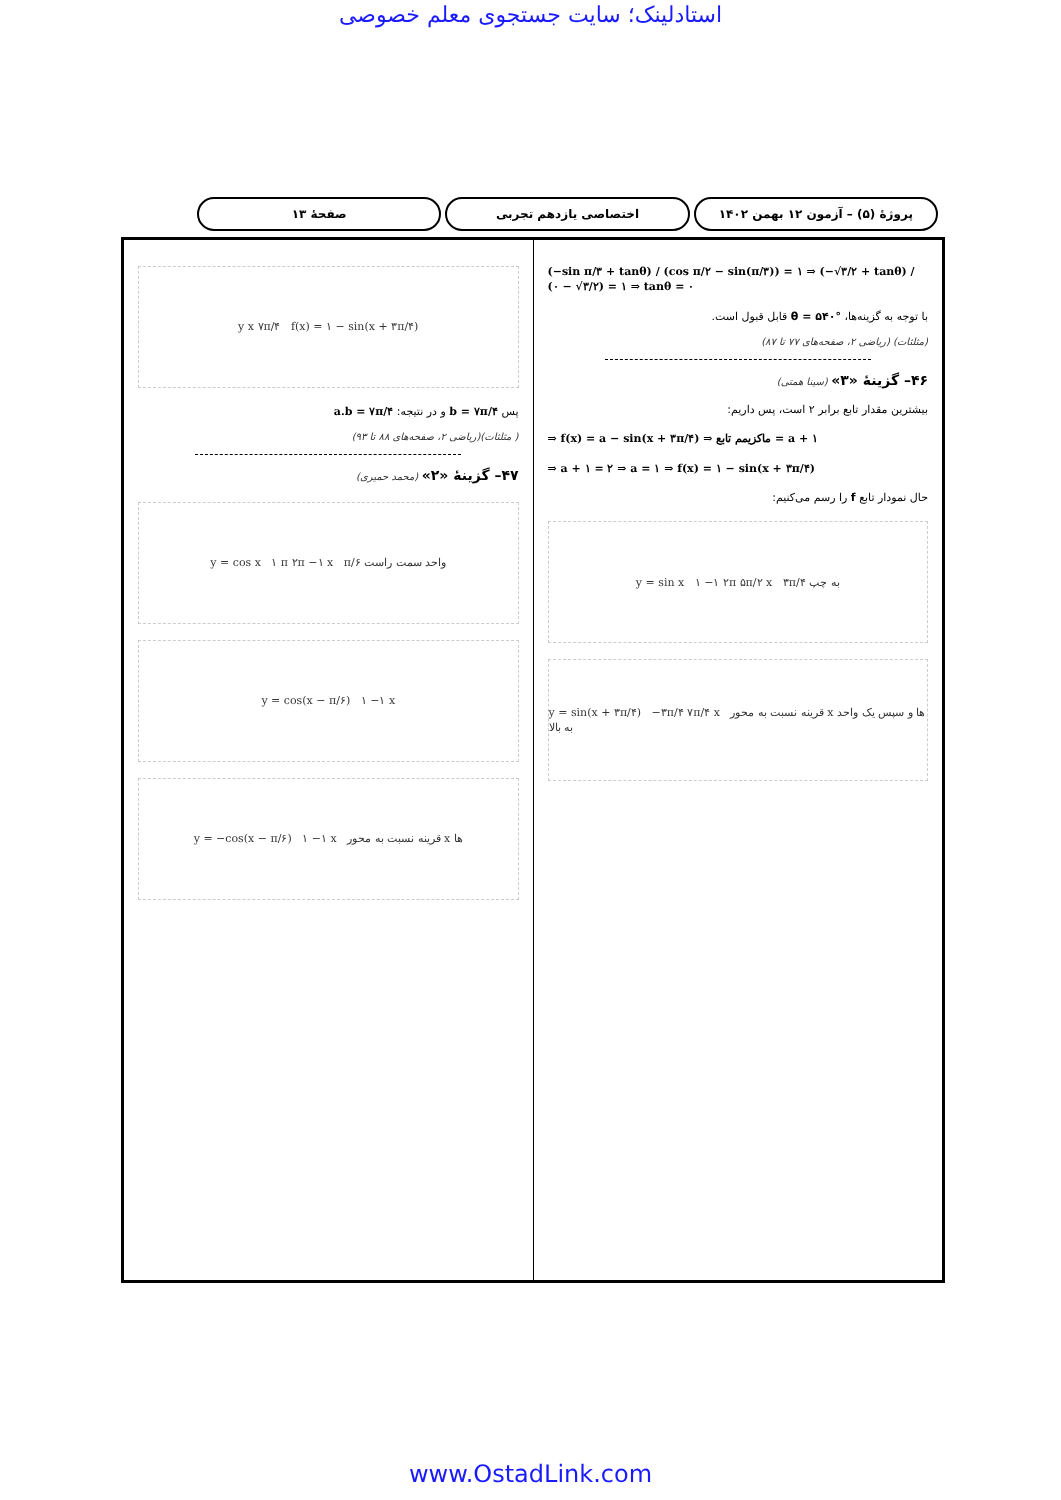استادلینک؛ سایت جستجوی معلم خصوصی
پروژهٔ (۵) – آزمون ۱۲ بهمن ۱۴۰۲
اختصاصی یازدهم تجربی صفحهٔ ۱۳
(−sin π/۳ + tanθ) / (cos π/۲ − sin(π/۳)) = ۱ ⇒ (−√۳/۲ + tanθ) / (۰ − √۳/۲) = ۱ ⇒ tanθ = ۰
با توجه به گزینه‌ها، θ = ۵۴۰° قابل قبول است.
(مثلثات) (ریاضی ۲، صفحه‌های ۷۷ تا ۸۷)
۴۶– گزینهٔ «۳» (سینا همتی)
بیشترین مقدار تابع برابر ۲ است، پس داریم:
⇒ f(x) = a − sin(x + ۳π/۴) ⇒ ماکزیمم تابع = a + ۱
⇒ a + ۱ = ۲ ⇒ a = ۱ ⇒ f(x) = ۱ − sin(x + ۳π/۴)
حال نمودار تابع f را رسم می‌کنیم:
y = sin x ۱ −۱ ۲π ۵π/۲ x ۳π/۴ به چپ
y = sin(x + ۳π/۴) −۳π/۴ ۷π/۴ x قرینه نسبت به محور x ها و سپس یک واحد به بالا
y x ۷π/۴ f(x) = ۱ − sin(x + ۳π/۴)
پس b = ۷π/۴ و در نتیجه: a.b = ۷π/۴
( مثلثات)(ریاضی ۲، صفحه‌های ۸۸ تا ۹۳)
۴۷– گزینهٔ «۲» (محمد حمیری)
y = cos x ۱ π ۲π −۱ x π/۶ واحد سمت راست
y = cos(x − π/۶) ۱ −۱ x
y = −cos(x − π/۶) ۱ −۱ x قرینه نسبت به محور x ها
www.OstadLink.com